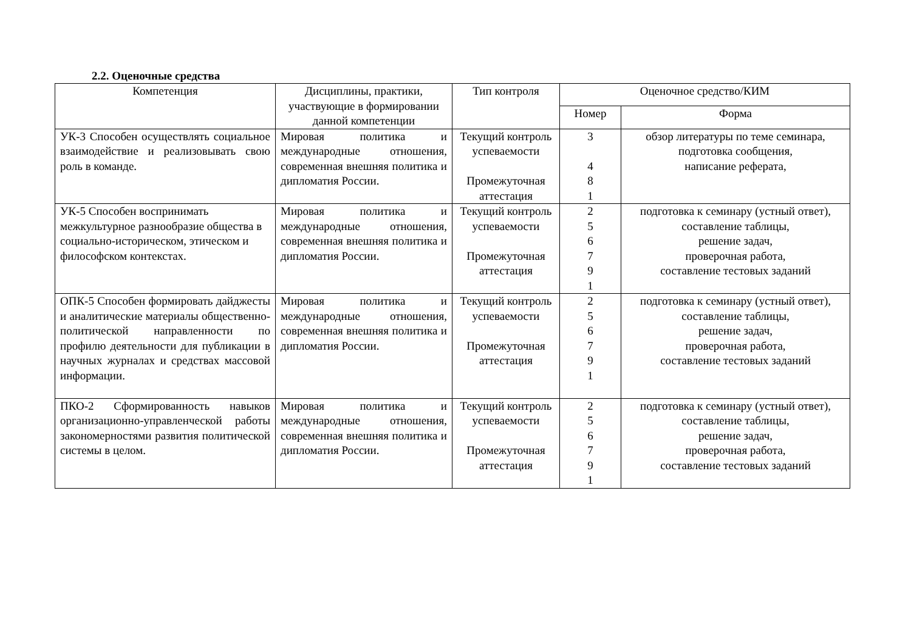2.2. Оценочные средства
| Компетенция | Дисциплины, практики, участвующие в формировании данной компетенции | Тип контроля | Оценочное средство/КИМ | |
| --- | --- | --- | --- | --- |
| | | | Номер | Форма |
| УК-3 Способен осуществлять социальное взаимодействие и реализовывать свою роль в команде. | Мировая политика и международные отношения, современная внешняя политика и дипломатия России. | Текущий контроль успеваемости Промежуточная аттестация | 3 4 8 1 | обзор литературы по теме семинара, подготовка сообщения, написание реферата, |
| УК-5 Способен воспринимать межкультурное разнообразие общества в социально-историческом, этическом и философском контекстах. | Мировая политика и международные отношения, современная внешняя политика и дипломатия России. | Текущий контроль успеваемости Промежуточная аттестация | 2 5 6 7 9 1 | подготовка к семинару (устный ответ), составление таблицы, решение задач, проверочная работа, составление тестовых заданий |
| ОПК-5 Способен формировать дайджесты и аналитические материалы общественно-политической направленности по профилю деятельности для публикации в научных журналах и средствах массовой информации. | Мировая политика и международные отношения, современная внешняя политика и дипломатия России. | Текущий контроль успеваемости Промежуточная аттестация | 2 5 6 7 9 1 | подготовка к семинару (устный ответ), составление таблицы, решение задач, проверочная работа, составление тестовых заданий |
| ПКО-2 Сформированность навыков организационно-управленческой работы закономерностями развития политической системы в целом. | Мировая политика и международные отношения, современная внешняя политика и дипломатия России. | Текущий контроль успеваемости Промежуточная аттестация | 2 5 6 7 9 1 | подготовка к семинару (устный ответ), составление таблицы, решение задач, проверочная работа, составление тестовых заданий |